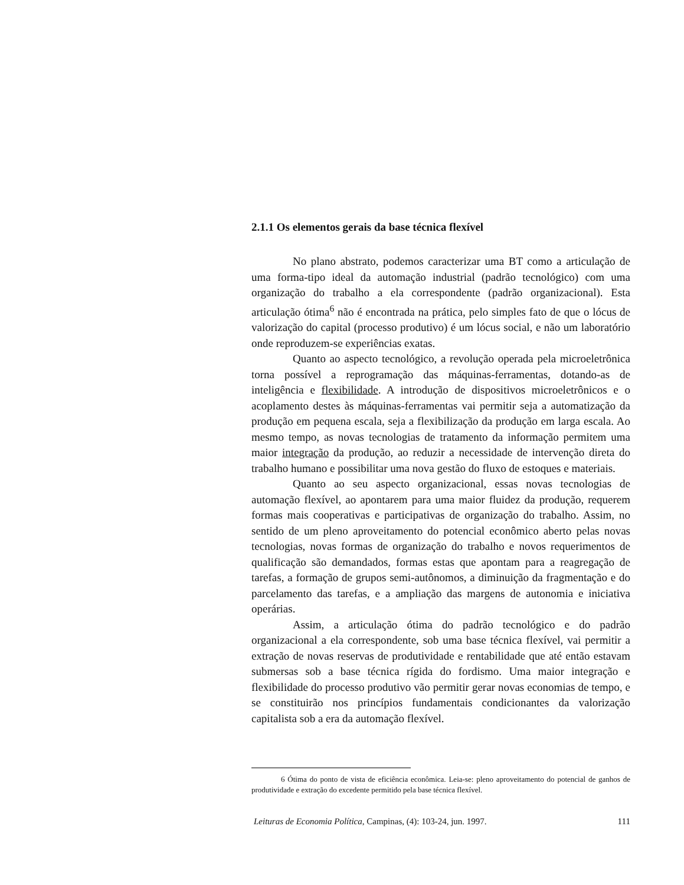2.1.1 Os elementos gerais da base técnica flexível
No plano abstrato, podemos caracterizar uma BT como a articulação de uma forma-tipo ideal da automação industrial (padrão tecnológico) com uma organização do trabalho a ela correspondente (padrão organizacional). Esta articulação ótima<sup>6</sup> não é encontrada na prática, pelo simples fato de que o lócus de valorização do capital (processo produtivo) é um lócus social, e não um laboratório onde reproduzem-se experiências exatas.
Quanto ao aspecto tecnológico, a revolução operada pela microeletrônica torna possível a reprogramação das máquinas-ferramentas, dotando-as de inteligência e flexibilidade. A introdução de dispositivos microeletrônicos e o acoplamento destes às máquinas-ferramentas vai permitir seja a automatização da produção em pequena escala, seja a flexibilização da produção em larga escala. Ao mesmo tempo, as novas tecnologias de tratamento da informação permitem uma maior integração da produção, ao reduzir a necessidade de intervenção direta do trabalho humano e possibilitar uma nova gestão do fluxo de estoques e materiais.
Quanto ao seu aspecto organizacional, essas novas tecnologias de automação flexível, ao apontarem para uma maior fluidez da produção, requerem formas mais cooperativas e participativas de organização do trabalho. Assim, no sentido de um pleno aproveitamento do potencial econômico aberto pelas novas tecnologias, novas formas de organização do trabalho e novos requerimentos de qualificação são demandados, formas estas que apontam para a reagregação de tarefas, a formação de grupos semi-autônomos, a diminuição da fragmentação e do parcelamento das tarefas, e a ampliação das margens de autonomia e iniciativa operárias.
Assim, a articulação ótima do padrão tecnológico e do padrão organizacional a ela correspondente, sob uma base técnica flexível, vai permitir a extração de novas reservas de produtividade e rentabilidade que até então estavam submersas sob a base técnica rígida do fordismo. Uma maior integração e flexibilidade do processo produtivo vão permitir gerar novas economias de tempo, e se constituirão nos princípios fundamentais condicionantes da valorização capitalista sob a era da automação flexível.
6 Ótima do ponto de vista de eficiência econômica. Leia-se: pleno aproveitamento do potencial de ganhos de produtividade e extração do excedente permitido pela base técnica flexível.
Leituras de Economia Política, Campinas, (4): 103-24, jun. 1997. 111